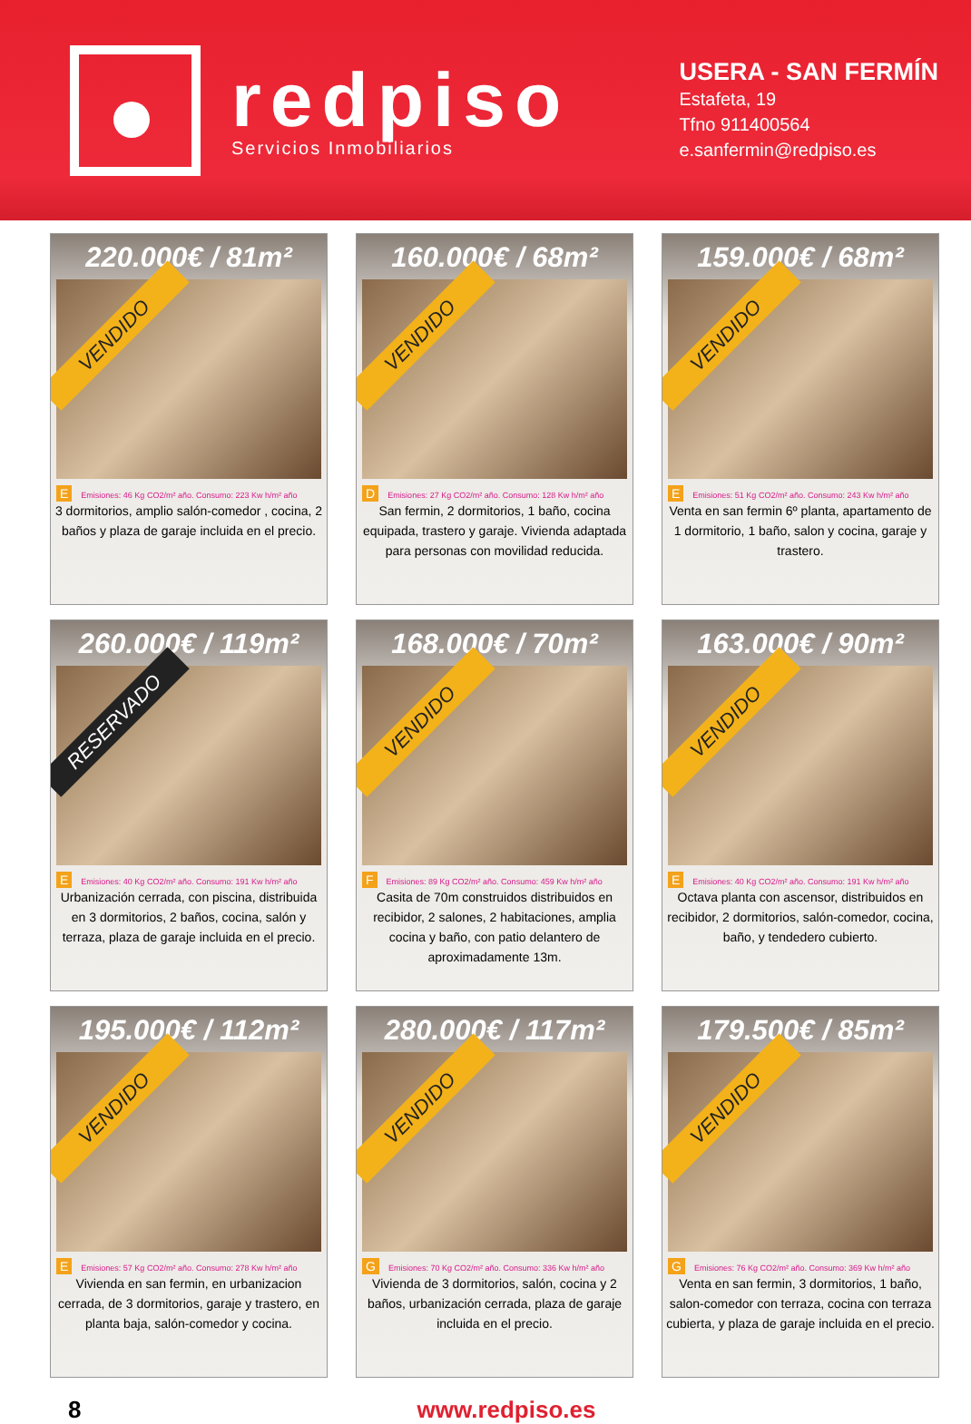redpiso
Servicios Inmobiliarios
USERA - SAN FERMÍN
Estafeta, 19
Tfno 911400564
e.sanfermin@redpiso.es
220.000€ / 81m²
VENDIDO
E Emisiones: 46 Kg CO2/m² año. Consumo: 223 Kw h/m² año
3 dormitorios, amplio salón-comedor , cocina, 2 baños y plaza de garaje incluida en el precio.
160.000€ / 68m²
VENDIDO
D Emisiones: 27 Kg CO2/m² año. Consumo: 128 Kw h/m² año
San fermin, 2 dormitorios, 1 baño, cocina equipada, trastero y garaje. Vivienda adaptada para personas con movilidad reducida.
159.000€ / 68m²
VENDIDO
E Emisiones: 51 Kg CO2/m² año. Consumo: 243 Kw h/m² año
Venta en san fermin 6º planta, apartamento de 1 dormitorio, 1 baño, salon y cocina, garaje y trastero.
260.000€ / 119m²
RESERVADO
E Emisiones: 40 Kg CO2/m² año. Consumo: 191 Kw h/m² año
Urbanización cerrada, con piscina, distribuida en 3 dormitorios, 2 baños, cocina, salón y terraza, plaza de garaje incluida en el precio.
168.000€ / 70m²
VENDIDO
F Emisiones: 89 Kg CO2/m² año. Consumo: 459 Kw h/m² año
Casita de 70m construidos distribuidos en recibidor, 2 salones, 2 habitaciones, amplia cocina y baño, con patio delantero de aproximadamente 13m.
163.000€ / 90m²
VENDIDO
E Emisiones: 40 Kg CO2/m² año. Consumo: 191 Kw h/m² año
Octava planta con ascensor, distribuidos en recibidor, 2 dormitorios, salón-comedor, cocina, baño, y tendedero cubierto.
195.000€ / 112m²
VENDIDO
E Emisiones: 57 Kg CO2/m² año. Consumo: 278 Kw h/m² año
Vivienda en san fermin, en urbanizacion cerrada, de 3 dormitorios, garaje y trastero, en planta baja, salón-comedor y cocina.
280.000€ / 117m²
VENDIDO
G Emisiones: 70 Kg CO2/m² año. Consumo: 336 Kw h/m² año
Vivienda de 3 dormitorios, salón, cocina y 2 baños, urbanización cerrada, plaza de garaje incluida en el precio.
179.500€ / 85m²
VENDIDO
G Emisiones: 76 Kg CO2/m² año. Consumo: 369 Kw h/m² año
Venta en san fermin, 3 dormitorios, 1 baño, salon-comedor con terraza, cocina con terraza cubierta, y plaza de garaje incluida en el precio.
8 www.redpiso.es